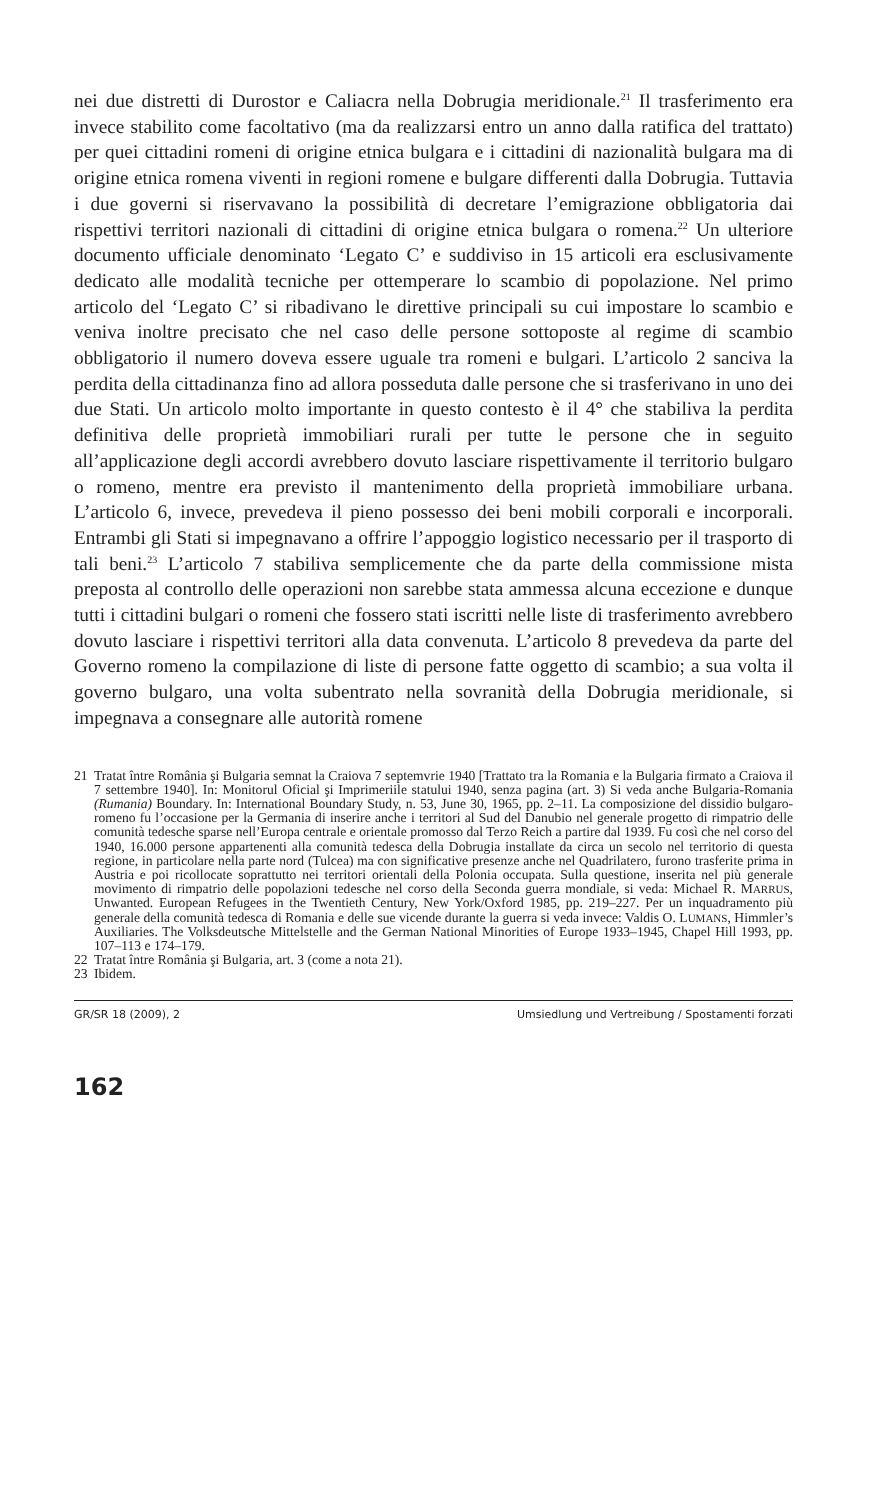nei due distretti di Durostor e Caliacra nella Dobrugia meridionale.<sup>21</sup> Il trasferimento era invece stabilito come facoltativo (ma da realizzarsi entro un anno dalla ratifica del trattato) per quei cittadini romeni di origine etnica bulgara e i cittadini di nazionalità bulgara ma di origine etnica romena viventi in regioni romene e bulgare differenti dalla Dobrugia. Tuttavia i due governi si riservavano la possibilità di decretare l’emigrazione obbligatoria dai rispettivi territori nazionali di cittadini di origine etnica bulgara o romena.<sup>22</sup> Un ulteriore documento ufficiale denominato ‘Legato C’ e suddiviso in 15 articoli era esclusivamente dedicato alle modalità tecniche per ottemperare lo scambio di popolazione. Nel primo articolo del ‘Legato C’ si ribadivano le direttive principali su cui impostare lo scambio e veniva inoltre precisato che nel caso delle persone sottoposte al regime di scambio obbligatorio il numero doveva essere uguale tra romeni e bulgari. L’articolo 2 sanciva la perdita della cittadinanza fino ad allora posseduta dalle persone che si trasferivano in uno dei due Stati. Un articolo molto importante in questo contesto è il 4° che stabiliva la perdita definitiva delle proprietà immobiliari rurali per tutte le persone che in seguito all’applicazione degli accordi avrebbero dovuto lasciare rispettivamente il territorio bulgaro o romeno, mentre era previsto il mantenimento della proprietà immobiliare urbana. L’articolo 6, invece, prevedeva il pieno possesso dei beni mobili corporali e incorporali. Entrambi gli Stati si impegnavano a offrire l’appoggio logistico necessario per il trasporto di tali beni.<sup>23</sup> L’articolo 7 stabiliva semplicemente che da parte della commissione mista preposta al controllo delle operazioni non sarebbe stata ammessa alcuna eccezione e dunque tutti i cittadini bulgari o romeni che fossero stati iscritti nelle liste di trasferimento avrebbero dovuto lasciare i rispettivi territori alla data convenuta. L’articolo 8 prevedeva da parte del Governo romeno la compilazione di liste di persone fatte oggetto di scambio; a sua volta il governo bulgaro, una volta subentrato nella sovranità della Dobrugia meridionale, si impegnava a consegnare alle autorità romene
21 Tratat între România şi Bulgaria semnat la Craiova 7 septemvrie 1940 [Trattato tra la Romania e la Bulgaria firmato a Craiova il 7 settembre 1940]. In: Monitorul Oficial şi Imprimeriile statului 1940, senza pagina (art. 3) Si veda anche Bulgaria-Romania (Rumania) Boundary. In: International Boundary Study, n. 53, June 30, 1965, pp. 2–11. La composizione del dissidio bulgaro-romeno fu l’occasione per la Germania di inserire anche i territori al Sud del Danubio nel generale progetto di rimpatrio delle comunità tedesche sparse nell’Europa centrale e orientale promosso dal Terzo Reich a partire dal 1939. Fu così che nel corso del 1940, 16.000 persone appartenenti alla comunità tedesca della Dobrugia installate da circa un secolo nel territorio di questa regione, in particolare nella parte nord (Tulcea) ma con significative presenze anche nel Quadrilatero, furono trasferite prima in Austria e poi ricollocate soprattutto nei territori orientali della Polonia occupata. Sulla questione, inserita nel più generale movimento di rimpatrio delle popolazioni tedesche nel corso della Seconda guerra mondiale, si veda: Michael R. MARRUS, Unwanted. European Refugees in the Twentieth Century, New York/Oxford 1985, pp. 219–227. Per un inquadramento più generale della comunità tedesca di Romania e delle sue vicende durante la guerra si veda invece: Valdis O. LUMANS, Himmler’s Auxiliaries. The Volksdeutsche Mittelstelle and the German National Minorities of Europe 1933–1945, Chapel Hill 1993, pp. 107–113 e 174–179.
22 Tratat între România şi Bulgaria, art. 3 (come a nota 21).
23 Ibidem.
GR/SR 18 (2009), 2 Umsiedlung und Vertreibung / Spostamenti forzati
162